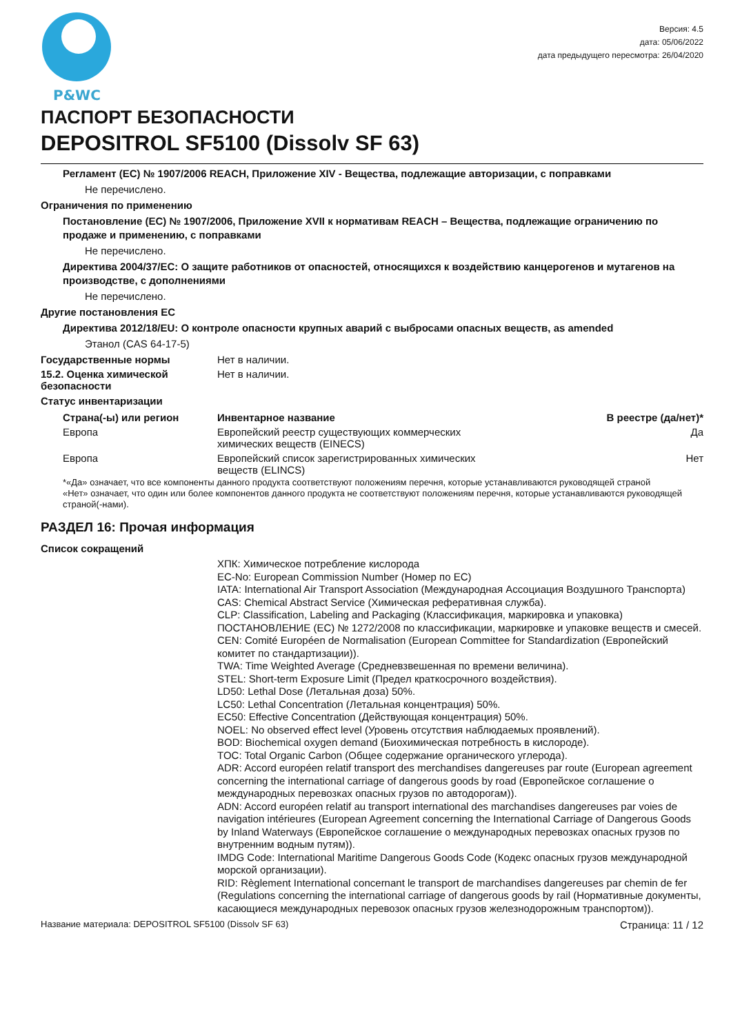P&WC
Версия: 4.5
дата: 05/06/2022
дата предыдущего пересмотра: 26/04/2020
ПАСПОРТ БЕЗОПАСНОСТИ
DEPOSITROL SF5100 (Dissolv SF 63)
Регламент (ЕС) № 1907/2006 REACH, Приложение XIV - Вещества, подлежащие авторизации, с поправками
Не перечислено.
Ограничения по применению
Постановление (EC) № 1907/2006, Приложение XVII к нормативам REACH – Вещества, подлежащие ограничению по продаже и применению, с поправками
Не перечислено.
Директива 2004/37/EC: О защите работников от опасностей, относящихся к воздействию канцерогенов и мутагенов на производстве, с дополнениями
Не перечислено.
Другие постановления ЕС
Директива 2012/18/EU: О контроле опасности крупных аварий с выбросами опасных веществ, as amended
Этанол (CAS 64-17-5)
Государственные нормы Нет в наличии.
15.2. Оценка химической безопасности
Нет в наличии.
Статус инвентаризации
| Страна(-ы) или регион | Инвентарное название | В реестре (да/нет)* |
| --- | --- | --- |
| Европа | Европейский реестр существующих коммерческих химических веществ (EINECS) | Да |
| Европа | Европейский список зарегистрированных химических веществ (ELINCS) | Нет |
*«Да» означает, что все компоненты данного продукта соответствуют положениям перечня, которые устанавливаются руководящей страной
«Нет» означает, что один или более компонентов данного продукта не соответствуют положениям перечня, которые устанавливаются руководящей страной(-нами).
РАЗДЕЛ 16: Прочая информация
Список сокращений
ХПК: Химическое потребление кислорода
EC-No: European Commission Number (Номер по EC)
IATA: International Air Transport Association (Международная Ассоциация Воздушного Транспорта)
CAS: Chemical Abstract Service (Химическая реферативная служба).
CLP: Classification, Labeling and Packaging (Классификация, маркировка и упаковка) ПОСТАНОВЛЕНИЕ (ЕС) № 1272/2008 по классификации, маркировке и упаковке веществ и смесей.
CEN: Comité Européen de Normalisation (European Committee for Standardization (Европейский комитет по стандартизации)).
TWA: Time Weighted Average (Средневзвешенная по времени величина).
STEL: Short-term Exposure Limit (Предел краткосрочного воздействия).
LD50: Lethal Dose (Летальная доза) 50%.
LC50: Lethal Concentration (Летальная концентрация) 50%.
EC50: Effective Concentration (Действующая концентрация) 50%.
NOEL: No observed effect level (Уровень отсутствия наблюдаемых проявлений).
BOD: Biochemical oxygen demand (Биохимическая потребность в кислороде).
TOC: Total Organic Carbon (Общее содержание органического углерода).
ADR: Accord européen relatif transport des merchandises dangereuses par route (European agreement concerning the international carriage of dangerous goods by road (Европейское соглашение о международных перевозках опасных грузов по автодорогам)).
ADN: Accord européen relatif au transport international des marchandises dangereuses par voies de navigation intérieures (European Agreement concerning the International Carriage of Dangerous Goods by Inland Waterways (Европейское соглашение о международных перевозках опасных грузов по внутренним водным путям)).
IMDG Code: International Maritime Dangerous Goods Code (Кодекс опасных грузов международной морской организации).
RID: Règlement International concernant le transport de marchandises dangereuses par chemin de fer (Regulations concerning the international carriage of dangerous goods by rail (Нормативные документы, касающиеся международных перевозок опасных грузов железнодорожным транспортом)).
Название материала: DEPOSITROL SF5100 (Dissolv SF 63) Страница: 11 / 12